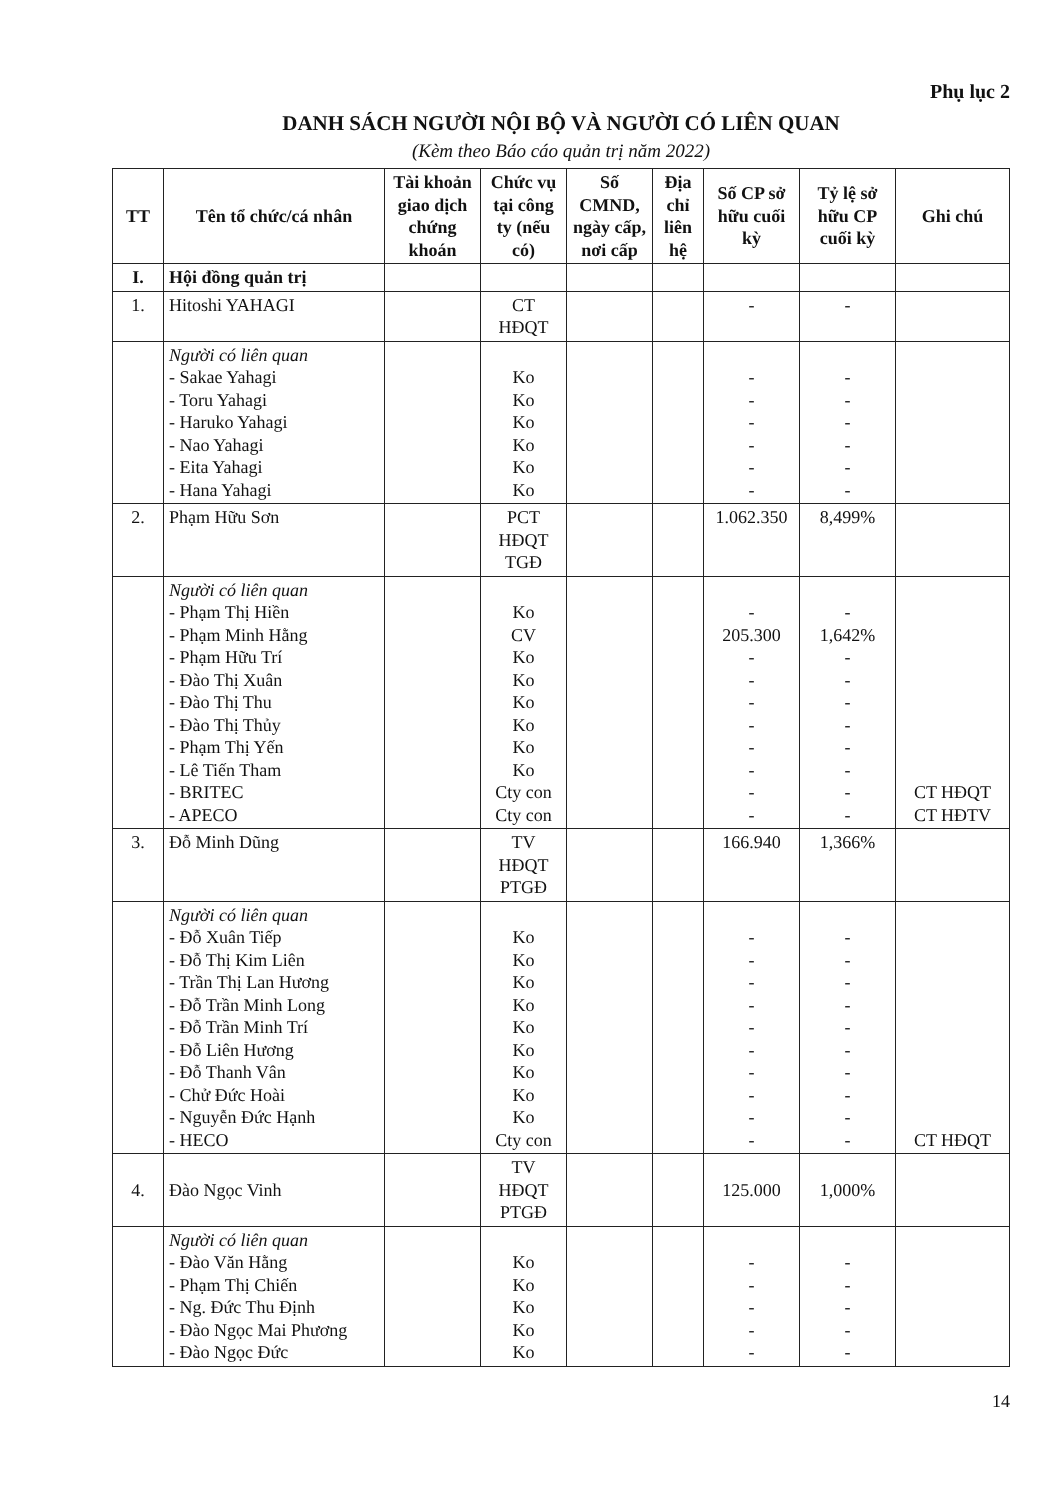Phụ lục 2
DANH SÁCH NGƯỜI NỘI BỘ VÀ NGƯỜI CÓ LIÊN QUAN
(Kèm theo Báo cáo quản trị năm 2022)
| TT | Tên tổ chức/cá nhân | Tài khoản giao dịch chứng khoán | Chức vụ tại công ty (nếu có) | Số CMND, ngày cấp, nơi cấp | Địa chỉ liên hệ | Số CP sở hữu cuối kỳ | Tỷ lệ sở hữu CP cuối kỳ | Ghi chú |
| --- | --- | --- | --- | --- | --- | --- | --- | --- |
| I. | Hội đồng quản trị | | | | | | | |
| 1. | Hitoshi YAHAGI | | CT HĐQT | | | - | - | |
| | Người có liên quan - Sakae Yahagi - Toru Yahagi - Haruko Yahagi - Nao Yahagi - Eita Yahagi - Hana Yahagi | | Ko Ko Ko Ko Ko Ko | | | - - - - - - | - - - - - - | |
| 2. | Phạm Hữu Sơn | | PCT HĐQT TGĐ | | | 1.062.350 | 8,499% | |
| | Người có liên quan - Phạm Thị Hiền - Phạm Minh Hằng - Phạm Hữu Trí - Đào Thị Xuân - Đào Thị Thu - Đào Thị Thủy - Phạm Thị Yến - Lê Tiến Tham - BRITEC - APECO | | Ko CV Ko Ko Ko Ko Ko Ko Cty con Cty con | | | - 205.300 - - - - - - - - | - 1,642% - - - - - - - - | CT HĐQT CT HĐTV |
| 3. | Đỗ Minh Dũng | | TV HĐQT PTGĐ | | | 166.940 | 1,366% | |
| | Người có liên quan - Đỗ Xuân Tiếp - Đỗ Thị Kim Liên - Trần Thị Lan Hương - Đỗ Trần Minh Long - Đỗ Trần Minh Trí - Đỗ Liên Hương - Đỗ Thanh Vân - Chử Đức Hoài - Nguyễn Đức Hạnh - HECO | | Ko Ko Ko Ko Ko Ko Ko Ko Ko Cty con | | | - - - - - - - - - - | - - - - - - - - - - | CT HĐQT |
| 4. | Đào Ngọc Vinh | | TV HĐQT PTGĐ | | | 125.000 | 1,000% | |
| | Người có liên quan - Đào Văn Hằng - Phạm Thị Chiến - Ng. Đức Thu Định - Đào Ngọc Mai Phương - Đào Ngọc Đức | | Ko Ko Ko Ko Ko | | | - - - - - | - - - - - | |
14